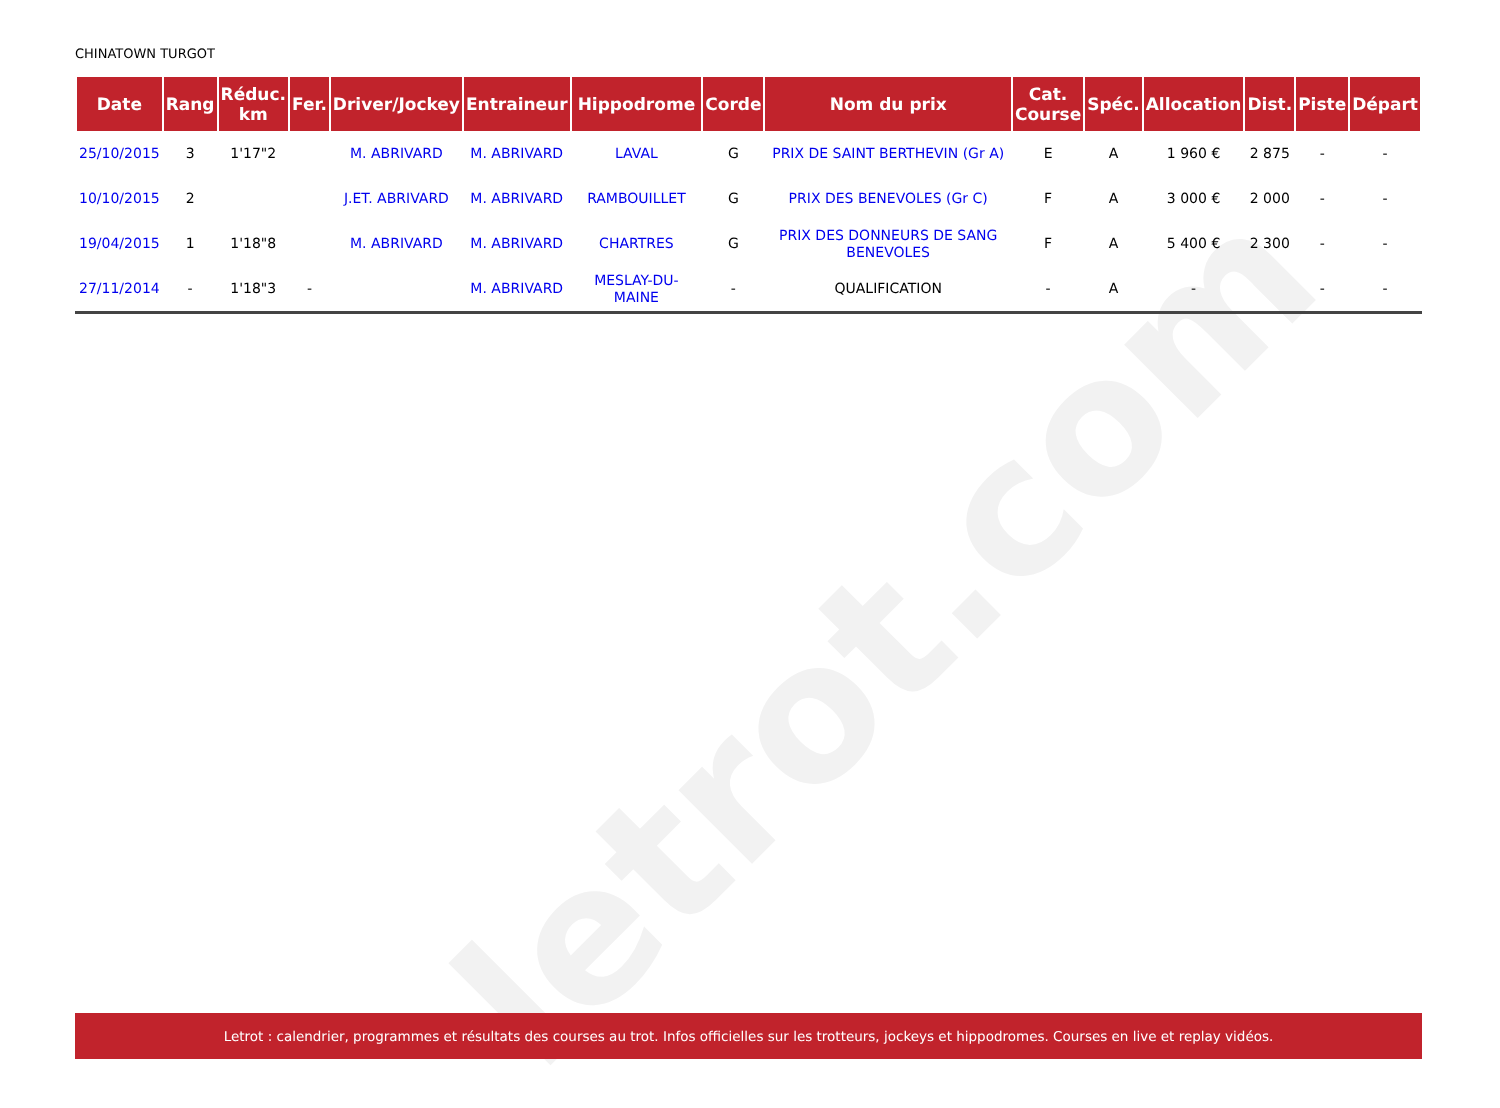letrot.com
CHINATOWN TURGOT
| Date | Rang | Réduc. km | Fer. | Driver/Jockey | Entraineur | Hippodrome | Corde | Nom du prix | Cat. Course | Spéc. | Allocation | Dist. | Piste | Départ |
| --- | --- | --- | --- | --- | --- | --- | --- | --- | --- | --- | --- | --- | --- | --- |
| 25/10/2015 | 3 | 1'17"2 | | M. ABRIVARD | M. ABRIVARD | LAVAL | G | PRIX DE SAINT BERTHEVIN (Gr A) | E | A | 1 960 € | 2 875 | - | - |
| 10/10/2015 | 2 | | | J.ET. ABRIVARD | M. ABRIVARD | RAMBOUILLET | G | PRIX DES BENEVOLES (Gr C) | F | A | 3 000 € | 2 000 | - | - |
| 19/04/2015 | 1 | 1'18"8 | | M. ABRIVARD | M. ABRIVARD | CHARTRES | G | PRIX DES DONNEURS DE SANG BENEVOLES | F | A | 5 400 € | 2 300 | - | - |
| 27/11/2014 | - | 1'18"3 | - | | M. ABRIVARD | MESLAY-DU-MAINE | - | QUALIFICATION | - | A | - | | - | - |
Letrot : calendrier, programmes et résultats des courses au trot. Infos officielles sur les trotteurs, jockeys et hippodromes. Courses en live et replay vidéos.